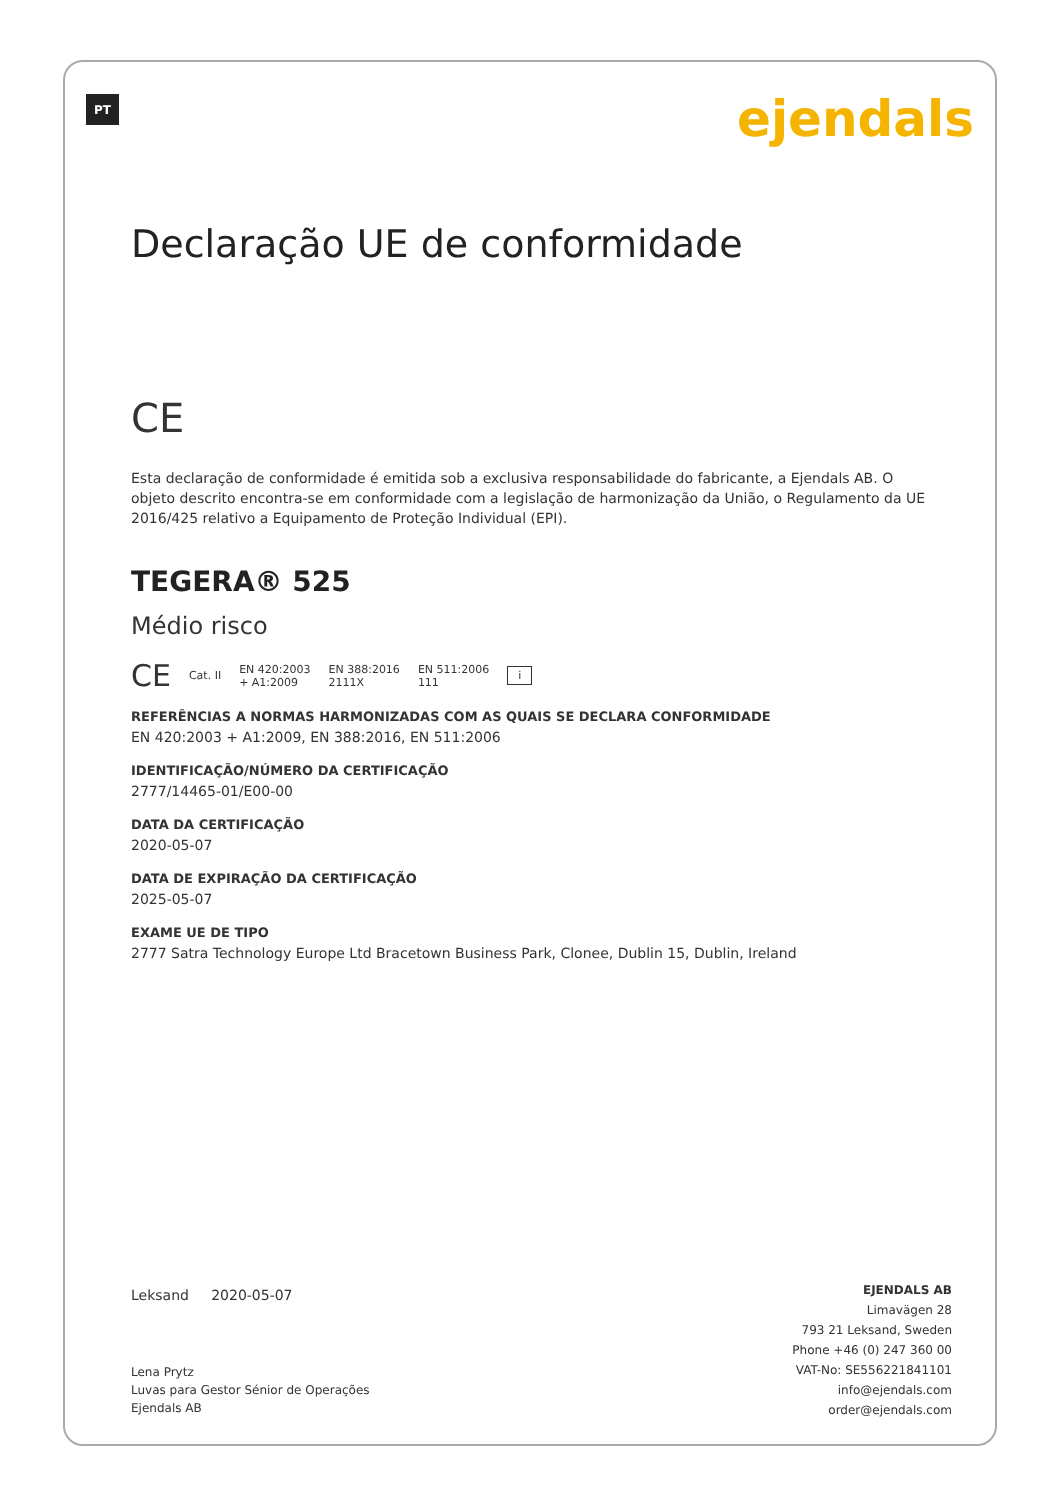PT ejendals
Declaração UE de conformidade
CE
Esta declaração de conformidade é emitida sob a exclusiva responsabilidade do fabricante, a Ejendals AB. O objeto descrito encontra-se em conformidade com a legislação de harmonização da União, o Regulamento da UE 2016/425 relativo a Equipamento de Proteção Individual (EPI).
TEGERA® 525
Médio risco
CE Cat. II EN 420:2003
+ A1:2009 EN 388:2016
2111X EN 511:2006
111 i
REFERÊNCIAS A NORMAS HARMONIZADAS COM AS QUAIS SE DECLARA CONFORMIDADE
EN 420:2003 + A1:2009, EN 388:2016, EN 511:2006
IDENTIFICAÇÃO/NÚMERO DA CERTIFICAÇÃO
2777/14465-01/E00-00
DATA DA CERTIFICAÇÃO
2020-05-07
DATA DE EXPIRAÇÃO DA CERTIFICAÇÃO
2025-05-07
EXAME UE DE TIPO
2777 Satra Technology Europe Ltd Bracetown Business Park, Clonee, Dublin 15, Dublin, Ireland
Leksand 2020-05-07
Lena Prytz
Luvas para Gestor Sénior de Operações
Ejendals AB
EJENDALS AB
Limavägen 28
793 21 Leksand, Sweden
Phone +46 (0) 247 360 00
VAT-No: SE556221841101
info@ejendals.com
order@ejendals.com